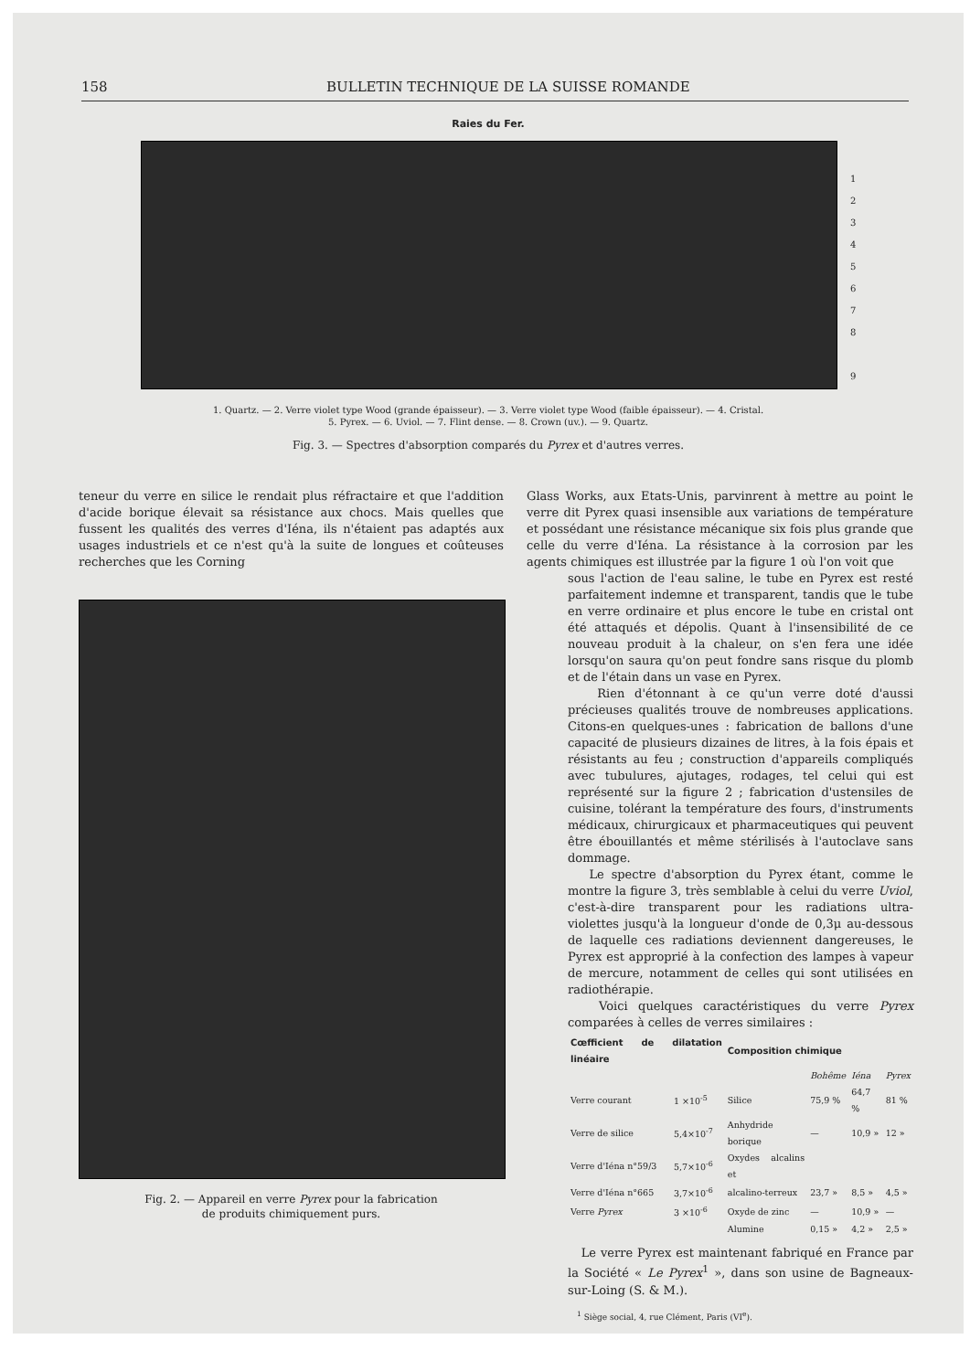158 BULLETIN TECHNIQUE DE LA SUISSE ROMANDE
Raies du Fer.
1
2
3
4
5
6
7
8
9
1. Quartz. — 2. Verre violet type Wood (grande épaisseur). — 3. Verre violet type Wood (faible épaisseur). — 4. Cristal.
5. Pyrex. — 6. Uviol. — 7. Flint dense. — 8. Crown (uv.). — 9. Quartz.
Fig. 3. — Spectres d'absorption comparés du Pyrex et d'autres verres.
teneur du verre en silice le rendait plus réfractaire et que l'addition d'acide borique élevait sa résistance aux chocs. Mais quelles que fussent les qualités des verres d'Iéna, ils n'étaient pas adaptés aux usages industriels et ce n'est qu'à la suite de longues et coûteuses recherches que les Corning
Fig. 2. — Appareil en verre Pyrex pour la fabrication
de produits chimiquement purs.
Glass Works, aux Etats-Unis, parvinrent à mettre au point le verre dit Pyrex quasi insensible aux variations de température et possédant une résistance mécanique six fois plus grande que celle du verre d'Iéna. La résistance à la corrosion par les agents chimiques est illustrée par la figure 1 où l'on voit que
sous l'action de l'eau saline, le tube en Pyrex est resté parfaitement indemne et transparent, tandis que le tube en verre ordinaire et plus encore le tube en cristal ont été attaqués et dépolis. Quant à l'insensibilité de ce nouveau produit à la chaleur, on s'en fera une idée lorsqu'on saura qu'on peut fondre sans risque du plomb et de l'étain dans un vase en Pyrex.
Rien d'étonnant à ce qu'un verre doté d'aussi précieuses qualités trouve de nombreuses applications. Citons-en quelques-unes : fabrication de ballons d'une capacité de plusieurs dizaines de litres, à la fois épais et résistants au feu ; construction d'appareils compliqués avec tubulures, ajutages, rodages, tel celui qui est représenté sur la figure 2 ; fabrication d'ustensiles de cuisine, tolérant la température des fours, d'instruments médicaux, chirurgicaux et pharmaceutiques qui peuvent être ébouillantés et même stérilisés à l'autoclave sans dommage.
Le spectre d'absorption du Pyrex étant, comme le montre la figure 3, très semblable à celui du verre Uviol, c'est-à-dire transparent pour les radiations ultra-violettes jusqu'à la longueur d'onde de 0,3μ au-dessous de laquelle ces radiations deviennent dangereuses, le Pyrex est approprié à la confection des lampes à vapeur de mercure, notamment de celles qui sont utilisées en radiothérapie.
Voici quelques caractéristiques du verre Pyrex comparées à celles de verres similaires :
| Cœfficient de dilatation linéaire | | Composition chimique | | | |
| --- | --- | --- | --- | --- | --- |
| | | | Bohême | Iéna | Pyrex |
| Verre courant | 1 ×10<sup>-5</sup> | Silice | 75,9 % | 64,7 % | 81 % |
| Verre de silice | 5,4×10<sup>-7</sup> | Anhydride borique | — | 10,9 » | 12 » |
| Verre d'Iéna n°59/3 | 5,7×10<sup>-6</sup> | Oxydes alcalins et | | | |
| Verre d'Iéna n°665 | 3,7×10<sup>-6</sup> | alcalino-terreux | 23,7 » | 8,5 » | 4,5 » |
| Verre Pyrex | 3 ×10<sup>-6</sup> | Oxyde de zinc | — | 10,9 » | — |
| | | Alumine | 0,15 » | 4,2 » | 2,5 » |
Le verre Pyrex est maintenant fabriqué en France par la Société « Le Pyrex<sup>1</sup> », dans son usine de Bagneaux-sur-Loing (S. & M.).
<sup>1</sup> Siège social, 4, rue Clément, Paris (VI<sup>e</sup>).